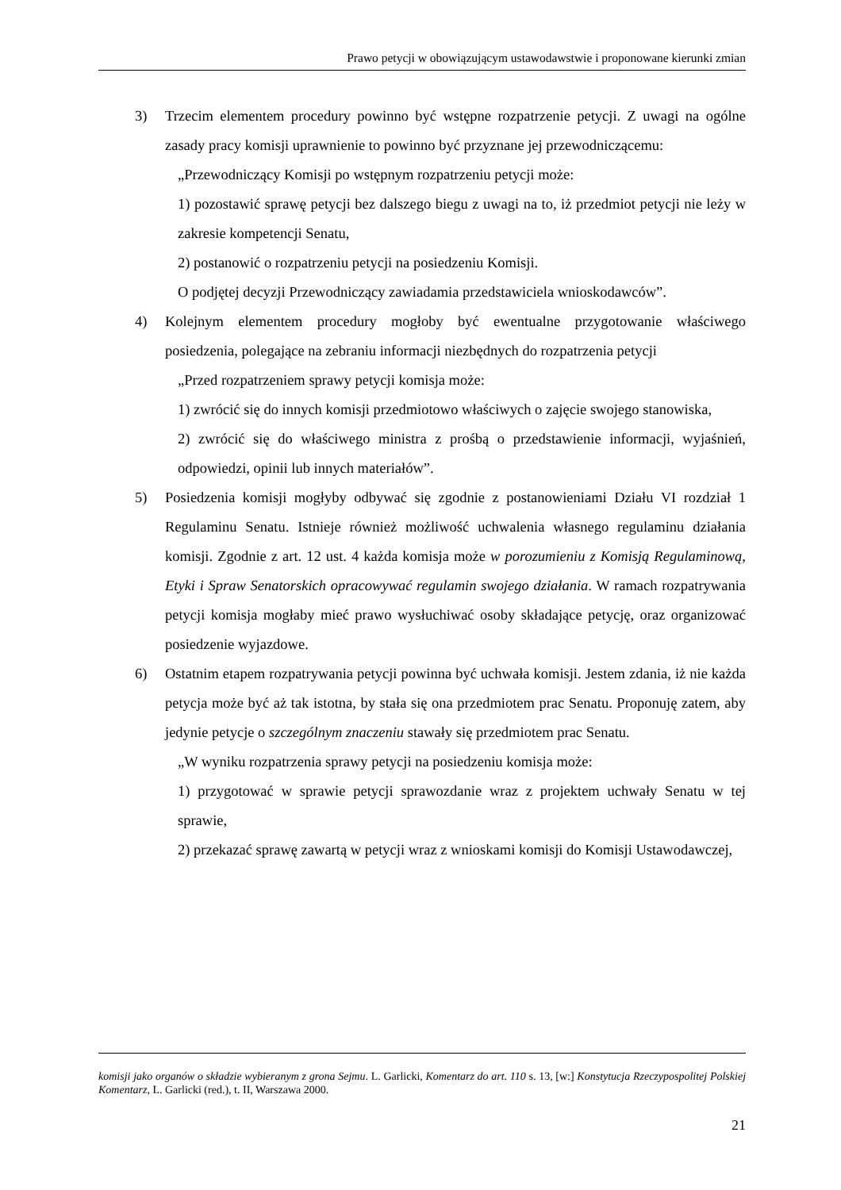Prawo petycji w obowiązującym ustawodawstwie i proponowane kierunki zmian
3) Trzecim elementem procedury powinno być wstępne rozpatrzenie petycji. Z uwagi na ogólne zasady pracy komisji uprawnienie to powinno być przyznane jej przewodniczącemu:
„Przewodniczący Komisji po wstępnym rozpatrzeniu petycji może:
1) pozostawić sprawę petycji bez dalszego biegu z uwagi na to, iż przedmiot petycji nie leży w zakresie kompetencji Senatu,
2) postanowić o rozpatrzeniu petycji na posiedzeniu Komisji.
O podjętej decyzji Przewodniczący zawiadamia przedstawiciela wnioskodawców”.
4) Kolejnym elementem procedury mogłoby być ewentualne przygotowanie właściwego posiedzenia, polegające na zebraniu informacji niezbędnych do rozpatrzenia petycji
„Przed rozpatrzeniem sprawy petycji komisja może:
1) zwrócić się do innych komisji przedmiotowo właściwych o zajęcie swojego stanowiska,
2) zwrócić się do właściwego ministra z prośbą o przedstawienie informacji, wyjaśnień, odpowiedzi, opinii lub innych materiałów”.
5) Posiedzenia komisji mogłyby odbywać się zgodnie z postanowieniami Działu VI rozdział 1 Regulaminu Senatu. Istnieje również możliwość uchwalenia własnego regulaminu działania komisji. Zgodnie z art. 12 ust. 4 każda komisja może w porozumieniu z Komisją Regulaminową, Etyki i Spraw Senatorskich opracowywać regulamin swojego działania. W ramach rozpatrywania petycji komisja mogłaby mieć prawo wysłuchiwać osoby składające petycję, oraz organizować posiedzenie wyjazdowe.
6) Ostatnim etapem rozpatrywania petycji powinna być uchwała komisji. Jestem zdania, iż nie każda petycja może być aż tak istotna, by stała się ona przedmiotem prac Senatu. Proponuję zatem, aby jedynie petycje o szczególnym znaczeniu stawały się przedmiotem prac Senatu.
„W wyniku rozpatrzenia sprawy petycji na posiedzeniu komisja może:
1) przygotować w sprawie petycji sprawozdanie wraz z projektem uchwały Senatu w tej sprawie,
2) przekazać sprawę zawartą w petycji wraz z wnioskami komisji do Komisji Ustawodawczej,
komisji jako organów o składzie wybieranym z grona Sejmu. L. Garlicki, Komentarz do art. 110 s. 13, [w:] Konstytucja Rzeczypospolitej Polskiej Komentarz, L. Garlicki (red.), t. II, Warszawa 2000.
21